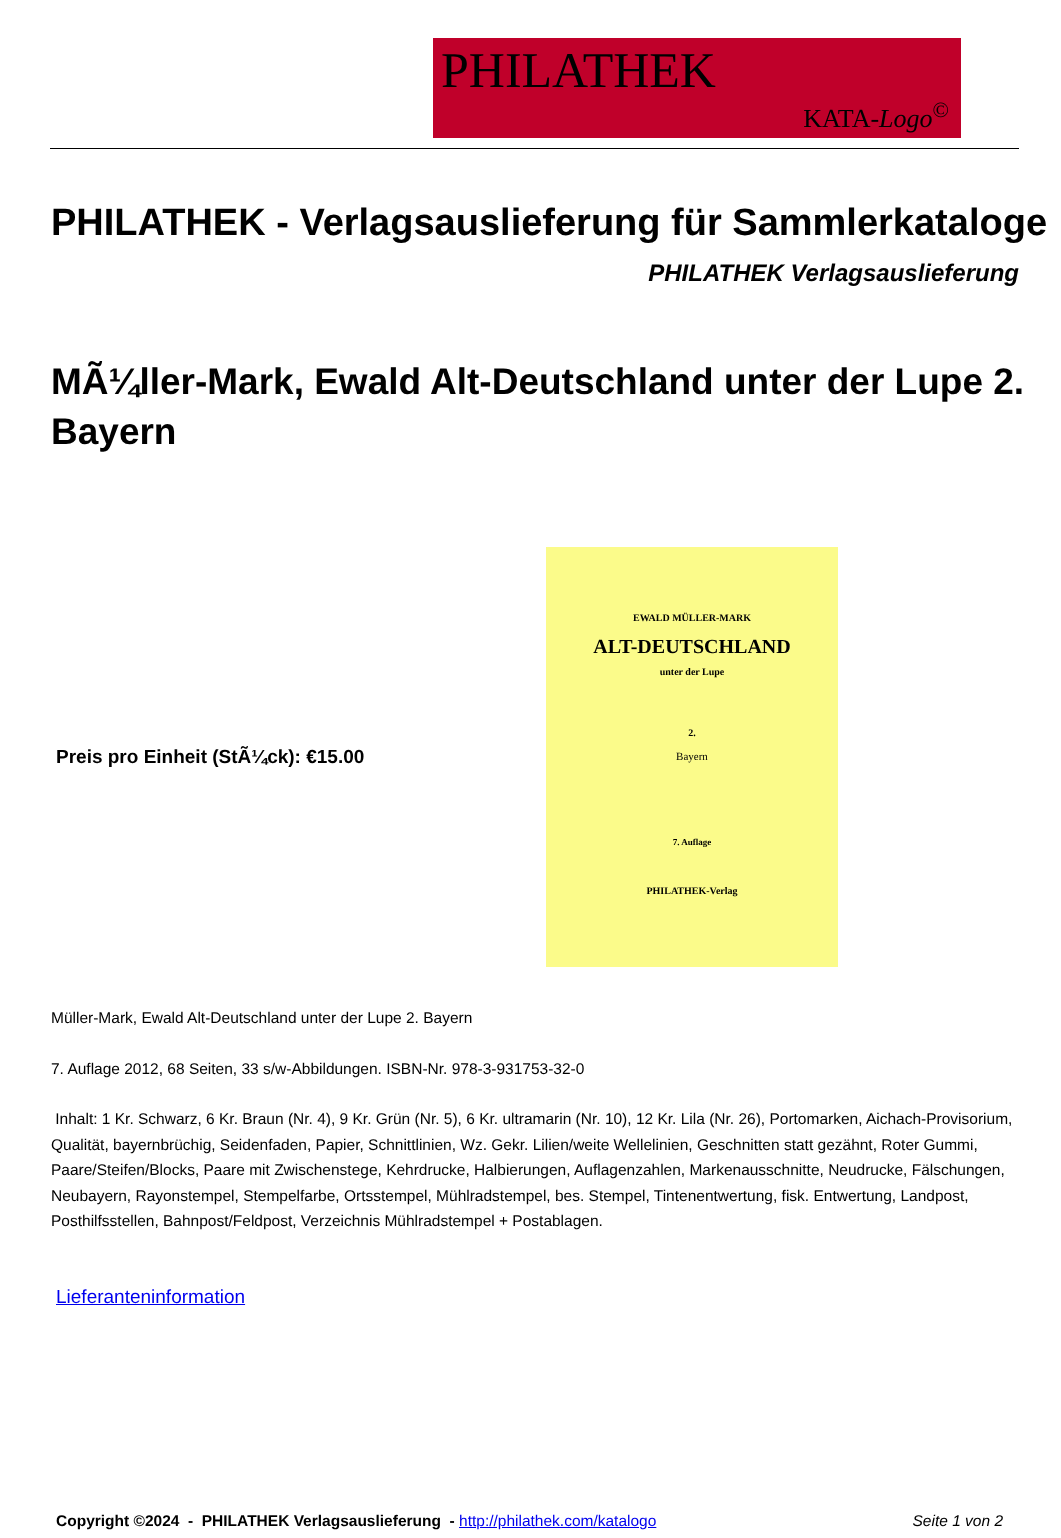PHILATHEK
KATA-Logo<sup>©</sup>
PHILATHEK - Verlagsauslieferung für Sammlerkataloge
PHILATHEK Verlagsauslieferung
MÃ¼ller-Mark, Ewald Alt-Deutschland unter der Lupe 2. Bayern
Preis pro Einheit (StÃ¼ck): €15.00
EWALD MÜLLER-MARK
ALT-DEUTSCHLAND
unter der Lupe
2.
Bayern
7. Auflage
PHILATHEK-Verlag
Müller-Mark, Ewald Alt-Deutschland unter der Lupe 2. Bayern
7. Auflage 2012, 68 Seiten, 33 s/w-Abbildungen. ISBN-Nr. 978-3-931753-32-0
Inhalt: 1 Kr. Schwarz, 6 Kr. Braun (Nr. 4), 9 Kr. Grün (Nr. 5), 6 Kr. ultramarin (Nr. 10), 12 Kr. Lila (Nr. 26), Portomarken, Aichach-Provisorium, Qualität, bayernbrüchig, Seidenfaden, Papier, Schnittlinien, Wz. Gekr. Lilien/weite Wellelinien, Geschnitten statt gezähnt, Roter Gummi, Paare/Steifen/Blocks, Paare mit Zwischenstege, Kehrdrucke, Halbierungen, Auflagenzahlen, Markenausschnitte, Neudrucke, Fälschungen, Neubayern, Rayonstempel, Stempelfarbe, Ortsstempel, Mühlradstempel, bes. Stempel, Tintenentwertung, fisk. Entwertung, Landpost, Posthilfsstellen, Bahnpost/Feldpost, Verzeichnis Mühlradstempel + Postablagen.
Lieferanteninformation
Copyright ©2024 - PHILATHEK Verlagsauslieferung - http://philathek.com/katalogo Seite 1 von 2